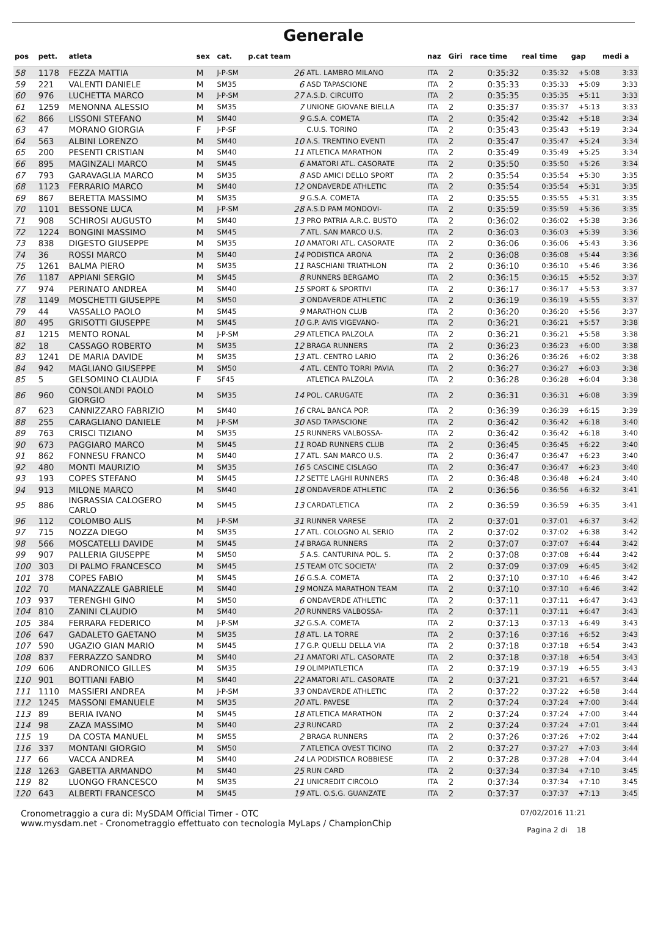Generale
| pos | pett. | atleta | sex | cat. | p.cat team | | naz | Giri | race time | real time | gap | medi a |
| --- | --- | --- | --- | --- | --- | --- | --- | --- | --- | --- | --- | --- |
| 58 | 1178 | FEZZA MATTIA | M | J-P-SM | 26 | ATL. LAMBRO MILANO | ITA | 2 | 0:35:32 | 0:35:32 | +5:08 | 3:33 |
| 59 | 221 | VALENTI DANIELE | M | SM35 | 6 | ASD TAPASCIONE | ITA | 2 | 0:35:33 | 0:35:33 | +5:09 | 3:33 |
| 60 | 976 | LUCHETTA MARCO | M | J-P-SM | 27 | A.S.D. CIRCUITO | ITA | 2 | 0:35:35 | 0:35:35 | +5:11 | 3:33 |
| 61 | 1259 | MENONNA ALESSIO | M | SM35 | 7 | UNIONE GIOVANE BIELLA | ITA | 2 | 0:35:37 | 0:35:37 | +5:13 | 3:33 |
| 62 | 866 | LISSONI STEFANO | M | SM40 | 9 | G.S.A. COMETA | ITA | 2 | 0:35:42 | 0:35:42 | +5:18 | 3:34 |
| 63 | 47 | MORANO GIORGIA | F | J-P-SF | | C.U.S. TORINO | ITA | 2 | 0:35:43 | 0:35:43 | +5:19 | 3:34 |
| 64 | 563 | ALBINI LORENZO | M | SM40 | 10 | A.S. TRENTINO EVENTI | ITA | 2 | 0:35:47 | 0:35:47 | +5:24 | 3:34 |
| 65 | 200 | PESENTI CRISTIAN | M | SM40 | 11 | ATLETICA MARATHON | ITA | 2 | 0:35:49 | 0:35:49 | +5:25 | 3:34 |
| 66 | 895 | MAGINZALI MARCO | M | SM45 | 6 | AMATORI ATL. CASORATE | ITA | 2 | 0:35:50 | 0:35:50 | +5:26 | 3:34 |
| 67 | 793 | GARAVAGLIA MARCO | M | SM35 | 8 | ASD AMICI DELLO SPORT | ITA | 2 | 0:35:54 | 0:35:54 | +5:30 | 3:35 |
| 68 | 1123 | FERRARIO MARCO | M | SM40 | 12 | ONDAVERDE ATHLETIC | ITA | 2 | 0:35:54 | 0:35:54 | +5:31 | 3:35 |
| 69 | 867 | BERETTA MASSIMO | M | SM35 | 9 | G.S.A. COMETA | ITA | 2 | 0:35:55 | 0:35:55 | +5:31 | 3:35 |
| 70 | 1101 | BESSONE LUCA | M | J-P-SM | 28 | A.S.D PAM MONDOVI- | ITA | 2 | 0:35:59 | 0:35:59 | +5:36 | 3:35 |
| 71 | 908 | SCHIROSI AUGUSTO | M | SM40 | 13 | PRO PATRIA A.R.C. BUSTO | ITA | 2 | 0:36:02 | 0:36:02 | +5:38 | 3:36 |
| 72 | 1224 | BONGINI MASSIMO | M | SM45 | 7 | ATL. SAN MARCO U.S. | ITA | 2 | 0:36:03 | 0:36:03 | +5:39 | 3:36 |
| 73 | 838 | DIGESTO GIUSEPPE | M | SM35 | 10 | AMATORI ATL. CASORATE | ITA | 2 | 0:36:06 | 0:36:06 | +5:43 | 3:36 |
| 74 | 36 | ROSSI MARCO | M | SM40 | 14 | PODISTICA ARONA | ITA | 2 | 0:36:08 | 0:36:08 | +5:44 | 3:36 |
| 75 | 1261 | BALMA PIERO | M | SM35 | 11 | RASCHIANI TRIATHLON | ITA | 2 | 0:36:10 | 0:36:10 | +5:46 | 3:36 |
| 76 | 1187 | APPIANI SERGIO | M | SM45 | 8 | RUNNERS BERGAMO | ITA | 2 | 0:36:15 | 0:36:15 | +5:52 | 3:37 |
| 77 | 974 | PERINATO ANDREA | M | SM40 | 15 | SPORT & SPORTIVI | ITA | 2 | 0:36:17 | 0:36:17 | +5:53 | 3:37 |
| 78 | 1149 | MOSCHETTI GIUSEPPE | M | SM50 | 3 | ONDAVERDE ATHLETIC | ITA | 2 | 0:36:19 | 0:36:19 | +5:55 | 3:37 |
| 79 | 44 | VASSALLO PAOLO | M | SM45 | 9 | MARATHON CLUB | ITA | 2 | 0:36:20 | 0:36:20 | +5:56 | 3:37 |
| 80 | 495 | GRISOTTI GIUSEPPE | M | SM45 | 10 | G.P. AVIS VIGEVANO- | ITA | 2 | 0:36:21 | 0:36:21 | +5:57 | 3:38 |
| 81 | 1215 | MENTO RONAL | M | J-P-SM | 29 | ATLETICA PALZOLA | ITA | 2 | 0:36:21 | 0:36:21 | +5:58 | 3:38 |
| 82 | 18 | CASSAGO ROBERTO | M | SM35 | 12 | BRAGA RUNNERS | ITA | 2 | 0:36:23 | 0:36:23 | +6:00 | 3:38 |
| 83 | 1241 | DE MARIA DAVIDE | M | SM35 | 13 | ATL. CENTRO LARIO | ITA | 2 | 0:36:26 | 0:36:26 | +6:02 | 3:38 |
| 84 | 942 | MAGLIANO GIUSEPPE | M | SM50 | 4 | ATL. CENTO TORRI PAVIA | ITA | 2 | 0:36:27 | 0:36:27 | +6:03 | 3:38 |
| 85 | 5 | GELSOMINO CLAUDIA | F | SF45 | | ATLETICA PALZOLA | ITA | 2 | 0:36:28 | 0:36:28 | +6:04 | 3:38 |
| 86 | 960 | CONSOLANDI PAOLO GIORGIO | M | SM35 | 14 | POL. CARUGATE | ITA | 2 | 0:36:31 | 0:36:31 | +6:08 | 3:39 |
| 87 | 623 | CANNIZZARO FABRIZIO | M | SM40 | 16 | CRAL BANCA POP. | ITA | 2 | 0:36:39 | 0:36:39 | +6:15 | 3:39 |
| 88 | 255 | CARAGLIANO DANIELE | M | J-P-SM | 30 | ASD TAPASCIONE | ITA | 2 | 0:36:42 | 0:36:42 | +6:18 | 3:40 |
| 89 | 763 | CRISCI TIZIANO | M | SM35 | 15 | RUNNERS VALBOSSA- | ITA | 2 | 0:36:42 | 0:36:42 | +6:18 | 3:40 |
| 90 | 673 | PAGGIARO MARCO | M | SM45 | 11 | ROAD RUNNERS CLUB | ITA | 2 | 0:36:45 | 0:36:45 | +6:22 | 3:40 |
| 91 | 862 | FONNESU FRANCO | M | SM40 | 17 | ATL. SAN MARCO U.S. | ITA | 2 | 0:36:47 | 0:36:47 | +6:23 | 3:40 |
| 92 | 480 | MONTI MAURIZIO | M | SM35 | 16 | 5 CASCINE CISLAGO | ITA | 2 | 0:36:47 | 0:36:47 | +6:23 | 3:40 |
| 93 | 193 | COPES STEFANO | M | SM45 | 12 | SETTE LAGHI RUNNERS | ITA | 2 | 0:36:48 | 0:36:48 | +6:24 | 3:40 |
| 94 | 913 | MILONE MARCO | M | SM40 | 18 | ONDAVERDE ATHLETIC | ITA | 2 | 0:36:56 | 0:36:56 | +6:32 | 3:41 |
| 95 | 886 | INGRASSIA CALOGERO CARLO | M | SM45 | 13 | CARDATLETICA | ITA | 2 | 0:36:59 | 0:36:59 | +6:35 | 3:41 |
| 96 | 112 | COLOMBO ALIS | M | J-P-SM | 31 | RUNNER VARESE | ITA | 2 | 0:37:01 | 0:37:01 | +6:37 | 3:42 |
| 97 | 715 | NOZZA DIEGO | M | SM35 | 17 | ATL. COLOGNO AL SERIO | ITA | 2 | 0:37:02 | 0:37:02 | +6:38 | 3:42 |
| 98 | 566 | MOSCATELLI DAVIDE | M | SM45 | 14 | BRAGA RUNNERS | ITA | 2 | 0:37:07 | 0:37:07 | +6:44 | 3:42 |
| 99 | 907 | PALLERIA GIUSEPPE | M | SM50 | 5 | A.S. CANTURINA POL. S. | ITA | 2 | 0:37:08 | 0:37:08 | +6:44 | 3:42 |
| 100 | 303 | DI PALMO FRANCESCO | M | SM45 | 15 | TEAM OTC SOCIETA' | ITA | 2 | 0:37:09 | 0:37:09 | +6:45 | 3:42 |
| 101 | 378 | COPES FABIO | M | SM45 | 16 | G.S.A. COMETA | ITA | 2 | 0:37:10 | 0:37:10 | +6:46 | 3:42 |
| 102 | 70 | MANAZZALE GABRIELE | M | SM40 | 19 | MONZA MARATHON TEAM | ITA | 2 | 0:37:10 | 0:37:10 | +6:46 | 3:42 |
| 103 | 937 | TERENGHI GINO | M | SM50 | 6 | ONDAVERDE ATHLETIC | ITA | 2 | 0:37:11 | 0:37:11 | +6:47 | 3:43 |
| 104 | 810 | ZANINI CLAUDIO | M | SM40 | 20 | RUNNERS VALBOSSA- | ITA | 2 | 0:37:11 | 0:37:11 | +6:47 | 3:43 |
| 105 | 384 | FERRARA FEDERICO | M | J-P-SM | 32 | G.S.A. COMETA | ITA | 2 | 0:37:13 | 0:37:13 | +6:49 | 3:43 |
| 106 | 647 | GADALETO GAETANO | M | SM35 | 18 | ATL. LA TORRE | ITA | 2 | 0:37:16 | 0:37:16 | +6:52 | 3:43 |
| 107 | 590 | UGAZIO GIAN MARIO | M | SM45 | 17 | G.P. QUELLI DELLA VIA | ITA | 2 | 0:37:18 | 0:37:18 | +6:54 | 3:43 |
| 108 | 837 | FERRAZZO SANDRO | M | SM40 | 21 | AMATORI ATL. CASORATE | ITA | 2 | 0:37:18 | 0:37:18 | +6:54 | 3:43 |
| 109 | 606 | ANDRONICO GILLES | M | SM35 | 19 | OLIMPIATLETICA | ITA | 2 | 0:37:19 | 0:37:19 | +6:55 | 3:43 |
| 110 | 901 | BOTTIANI FABIO | M | SM40 | 22 | AMATORI ATL. CASORATE | ITA | 2 | 0:37:21 | 0:37:21 | +6:57 | 3:44 |
| 111 | 1110 | MASSIERI ANDREA | M | J-P-SM | 33 | ONDAVERDE ATHLETIC | ITA | 2 | 0:37:22 | 0:37:22 | +6:58 | 3:44 |
| 112 | 1245 | MASSONI EMANUELE | M | SM35 | 20 | ATL. PAVESE | ITA | 2 | 0:37:24 | 0:37:24 | +7:00 | 3:44 |
| 113 | 89 | BERIA IVANO | M | SM45 | 18 | ATLETICA MARATHON | ITA | 2 | 0:37:24 | 0:37:24 | +7:00 | 3:44 |
| 114 | 98 | ZAZA MASSIMO | M | SM40 | 23 | RUNCARD | ITA | 2 | 0:37:24 | 0:37:24 | +7:01 | 3:44 |
| 115 | 19 | DA COSTA MANUEL | M | SM55 | 2 | BRAGA RUNNERS | ITA | 2 | 0:37:26 | 0:37:26 | +7:02 | 3:44 |
| 116 | 337 | MONTANI GIORGIO | M | SM50 | 7 | ATLETICA OVEST TICINO | ITA | 2 | 0:37:27 | 0:37:27 | +7:03 | 3:44 |
| 117 | 66 | VACCA ANDREA | M | SM40 | 24 | LA PODISTICA ROBBIESE | ITA | 2 | 0:37:28 | 0:37:28 | +7:04 | 3:44 |
| 118 | 1263 | GABETTA ARMANDO | M | SM40 | 25 | RUN CARD | ITA | 2 | 0:37:34 | 0:37:34 | +7:10 | 3:45 |
| 119 | 82 | LUONGO FRANCESCO | M | SM35 | 21 | UNICREDIT CIRCOLO | ITA | 2 | 0:37:34 | 0:37:34 | +7:10 | 3:45 |
| 120 | 643 | ALBERTI FRANCESCO | M | SM45 | 19 | ATL. O.S.G. GUANZATE | ITA | 2 | 0:37:37 | 0:37:37 | +7:13 | 3:45 |
Cronometraggio a cura di: MySDAM Official Timer - OTC
www.mysdam.net - Cronometraggio effettuato con tecnologia MyLaps / ChampionChip
07/02/2016 11:21
Pagina 2 di 18